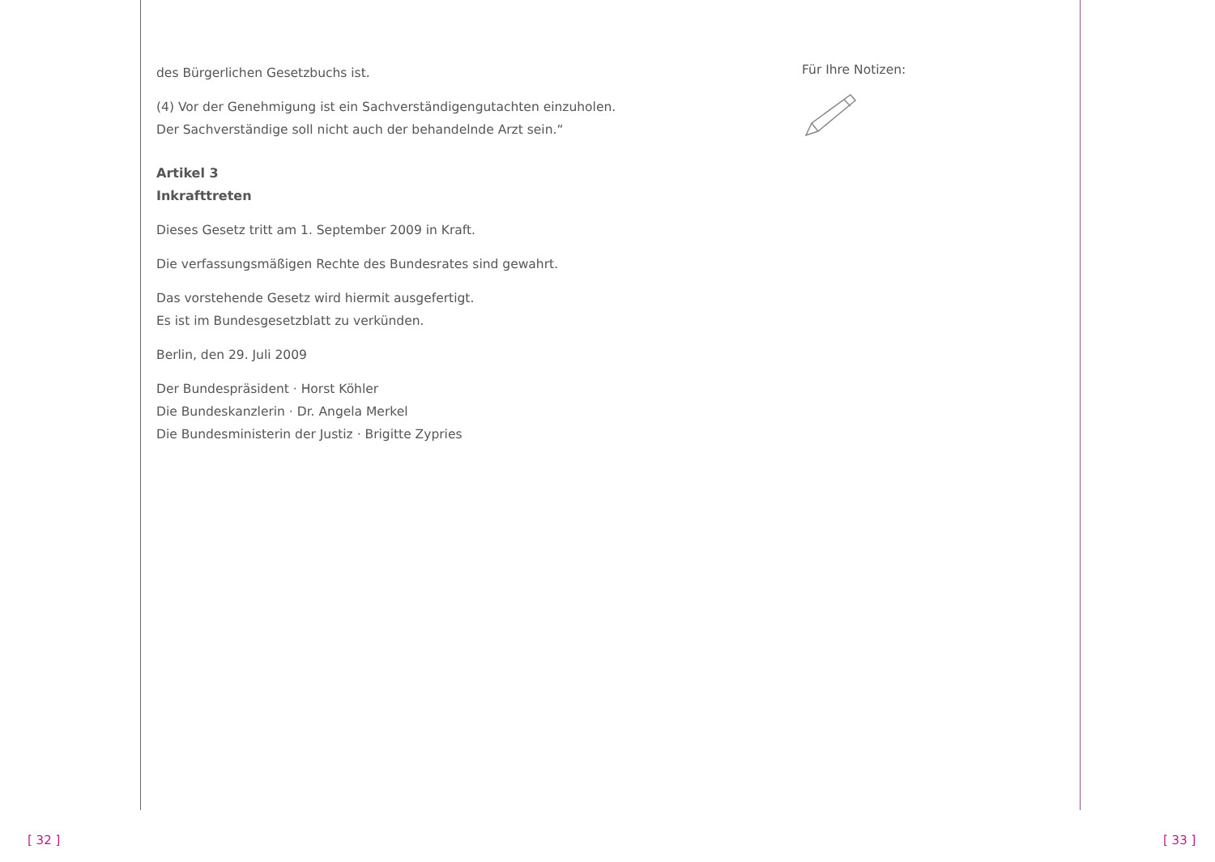des Bürgerlichen Gesetzbuchs ist.
(4) Vor der Genehmigung ist ein Sachverständigengutachten einzuholen.
Der Sachverständige soll nicht auch der behandelnde Arzt sein.“
Artikel 3
Inkrafttreten
Dieses Gesetz tritt am 1. September 2009 in Kraft.
Die verfassungsmäßigen Rechte des Bundesrates sind gewahrt.
Das vorstehende Gesetz wird hiermit ausgefertigt.
Es ist im Bundesgesetzblatt zu verkünden.
Berlin, den 29. Juli 2009
Der Bundespräsident · Horst Köhler
Die Bundeskanzlerin · Dr. Angela Merkel
Die Bundesministerin der Justiz · Brigitte Zypries
Für Ihre Notizen:
[ 32 ] [ 33 ]